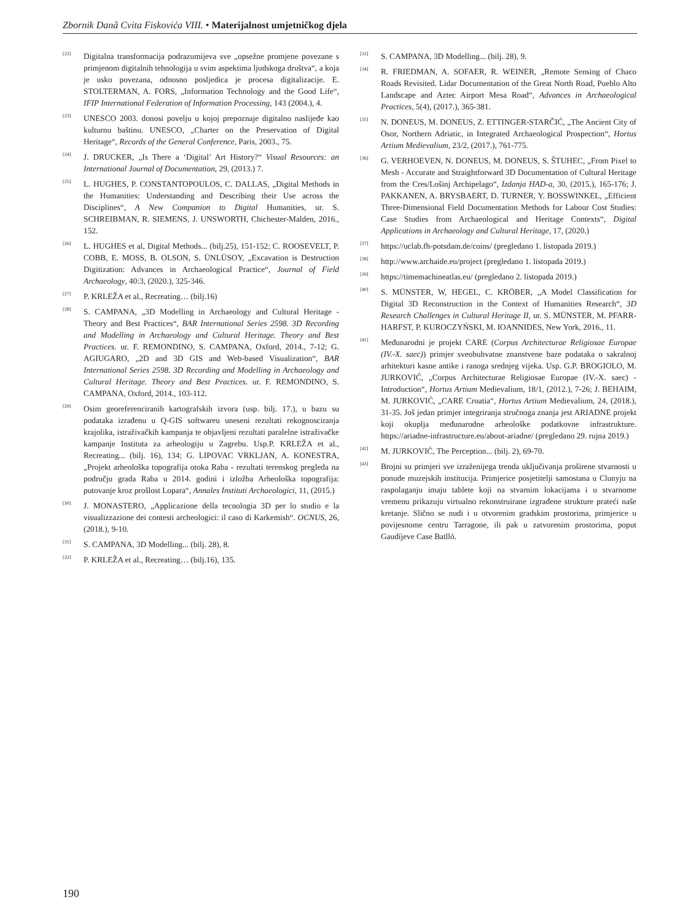Zbornik Danâ Cvita Fiskovića VIII. • Materijalnost umjetničkog djela
<sup>[22]</sup>
Digitalna transformacija podrazumijeva sve „opsežne promjene povezane s primjenom digitalnih tehnologija u svim aspektima ljudskoga društva“, a koja je usko povezana, odnosno posljedica je procesa digitalizacije. E. STOLTERMAN, A. FORS, „Information Technology and the Good Life“, IFIP International Federation of Information Processing, 143 (2004.), 4.
<sup>[23]</sup>
UNESCO 2003. donosi povelju u kojoj prepoznaje digitalno naslijeđe kao kulturnu baštinu. UNESCO, „Charter on the Preservation of Digital Heritage“, Records of the General Conference, Paris, 2003., 75.
<sup>[24]</sup>
J. DRUCKER, „Is There a ‘Digital’ Art History?“ Visual Resources: an International Journal of Documentation, 29, (2013.) 7.
<sup>[25]</sup>
L. HUGHES, P. CONSTANTOPOULOS, C. DALLAS, „Digital Methods in the Humanities: Understanding and Describing their Use across the Disciplines“, A New Companion to Digital Humanities, ur. S. SCHREIBMAN, R. SIEMENS, J. UNSWORTH, Chichester-Malden, 2016., 152.
<sup>[26]</sup>
L. HUGHES et al, Digital Methods... (bilj.25), 151-152; C. ROOSEVELT, P. COBB, E. MOSS, B. OLSON, S. ÜNLÜSOY, „Excavation is Destruction Digitization: Advances in Archaeological Practice“, Journal of Field Archaeology, 40:3, (2020.), 325-346.
<sup>[27]</sup>
P. KRLEŽA et al., Recreating… (bilj.16)
<sup>[28]</sup>
S. CAMPANA, „3D Modelling in Archaeology and Cultural Heritage - Theory and Best Practices“, BAR International Series 2598. 3D Recording and Modelling in Archaeology and Cultural Heritage. Theory and Best Practices. ur. F. REMONDINO, S. CAMPANA, Oxford, 2014., 7-12; G. AGIUGARO, „2D and 3D GIS and Web-based Visualization“, BAR International Series 2598. 3D Recording and Modelling in Archaeology and Cultural Heritage. Theory and Best Practices. ur. F. REMONDINO, S. CAMPANA, Oxford, 2014., 103-112.
<sup>[29]</sup>
Osim georeferenciranih kartografskih izvora (usp. bilj. 17.), u bazu su podataka izrađenu u Q-GIS softwareu uneseni rezultati rekognosciranja krajolika, istraživačkih kampanja te objavljeni rezultati paralelne istraživačke kampanje Instituta za arheologiju u Zagrebu. Usp.P. KRLEŽA et al., Recreating... (bilj. 16), 134; G. LIPOVAC VRKLJAN, A. KONESTRA, „Projekt arheološka topografija otoka Raba - rezultati terenskog pregleda na području grada Raba u 2014. godini i izložba Arheološka topografija: putovanje kroz prošlost Lopara“, Annales Instituti Archaeologici, 11, (2015.)
<sup>[30]</sup>
J. MONASTERO, „Applicazione della tecnologia 3D per lo studio e la visualizzazione dei contesti archeologici: il caso di Karkemish“. OCNUS, 26, (2018.), 9-10.
<sup>[31]</sup>
S. CAMPANA, 3D Modelling... (bilj. 28), 8.
<sup>[32]</sup>
P. KRLEŽA et al., Recreating… (bilj.16), 135.
<sup>[33]</sup>
S. CAMPANA, 3D Modelling... (bilj. 28), 9.
<sup>[34]</sup>
R. FRIEDMAN, A. SOFAER, R. WEINER, „Remote Sensing of Chaco Roads Revisited. Lidar Documentation of the Great North Road, Pueblo Alto Landscape and Aztec Airport Mesa Road“, Advances in Archaeological Practices, 5(4), (2017.), 365-381.
<sup>[35]</sup>
N. DONEUS, M. DONEUS, Z. ETTINGER-STARČIĆ, „The Ancient City of Osor, Northern Adriatic, in Integrated Archaeological Prospection“, Hortus Artium Medievalium, 23/2, (2017.), 761-775.
<sup>[36]</sup>
G. VERHOEVEN, N. DONEUS, M. DONEUS, S. ŠTUHEC, „From Pixel to Mesh - Accurate and Straightforward 3D Documentation of Cultural Heritage from the Cres/Lošinj Archipelago“, Izdanja HAD-a, 30, (2015.), 165-176; J. PAKKANEN, A. BRYSBAERT, D. TURNER, Y. BOSSWINKEL, „Efficient Three-Dimensional Field Documentation Methods for Labour Cost Studies: Case Studies from Archaeological and Heritage Contexts“, Digital Applications in Archaeology and Cultural Heritage, 17, (2020.)
<sup>[37]</sup>
https://uclab.fh-potsdam.de/coins/ (pregledano 1. listopada 2019.)
<sup>[38]</sup>
http://www.archaide.eu/project (pregledano 1. listopada 2019.)
<sup>[39]</sup>
https://timemachineatlas.eu/ (pregledano 2. listopada 2019.)
<sup>[40]</sup>
S. MÜNSTER, W, HEGEL, C. KRÖBER, „A Model Classification for Digital 3D Reconstruction in the Context of Humanities Research“, 3D Research Challenges in Cultural Heritage II, ur. S. MÜNSTER, M. PFARR-HARFST, P. KUROCZYŃSKI, M. IOANNIDES, New York, 2016., 11.
<sup>[41]</sup>
Međunarodni je projekt CARE (Corpus Architecturae Religiosae Europae (IV.-X. saec)) primjer sveobuhvatne znanstvene baze podataka o sakralnoj arhitekturi kasne antike i ranoga srednjeg vijeka. Usp. G.P. BROGIOLO, M. JURKOVIĆ, „Corpus Architecturae Religiosae Europae (IV.-X. saec) - Introduction“, Hortus Artium Medievalium, 18/1, (2012.), 7-26; J. BEHAIM, M. JURKOVIĆ, „CARE Croatia“, Hortus Artium Medievalium, 24, (2018.), 31-35. Još jedan primjer integriranja stručnoga znanja jest ARIADNE projekt koji okuplja međunarodne arheološke podatkovne infrastrukture. https://ariadne-infrastructure.eu/about-ariadne/ (pregledano 29. rujna 2019.)
<sup>[42]</sup>
M. JURKOVIĆ, The Perception... (bilj. 2), 69-70.
<sup>[43]</sup>
Brojni su primjeri sve izraženijega trenda uključivanja proširene stvarnosti u ponude muzejskih institucija. Primjerice posjetitelji samostana u Clunyju na raspolaganju imaju tablete koji na stvarnim lokacijama i u stvarnome vremenu prikazuju virtualno rekonstruirane izgrađene strukture prateći naše kretanje. Slično se nudi i u otvorenim gradskim prostorima, primjerice u povijesnome centru Tarragone, ili pak u zatvorenim prostorima, poput Gaudíjeve Case Batlló.
190